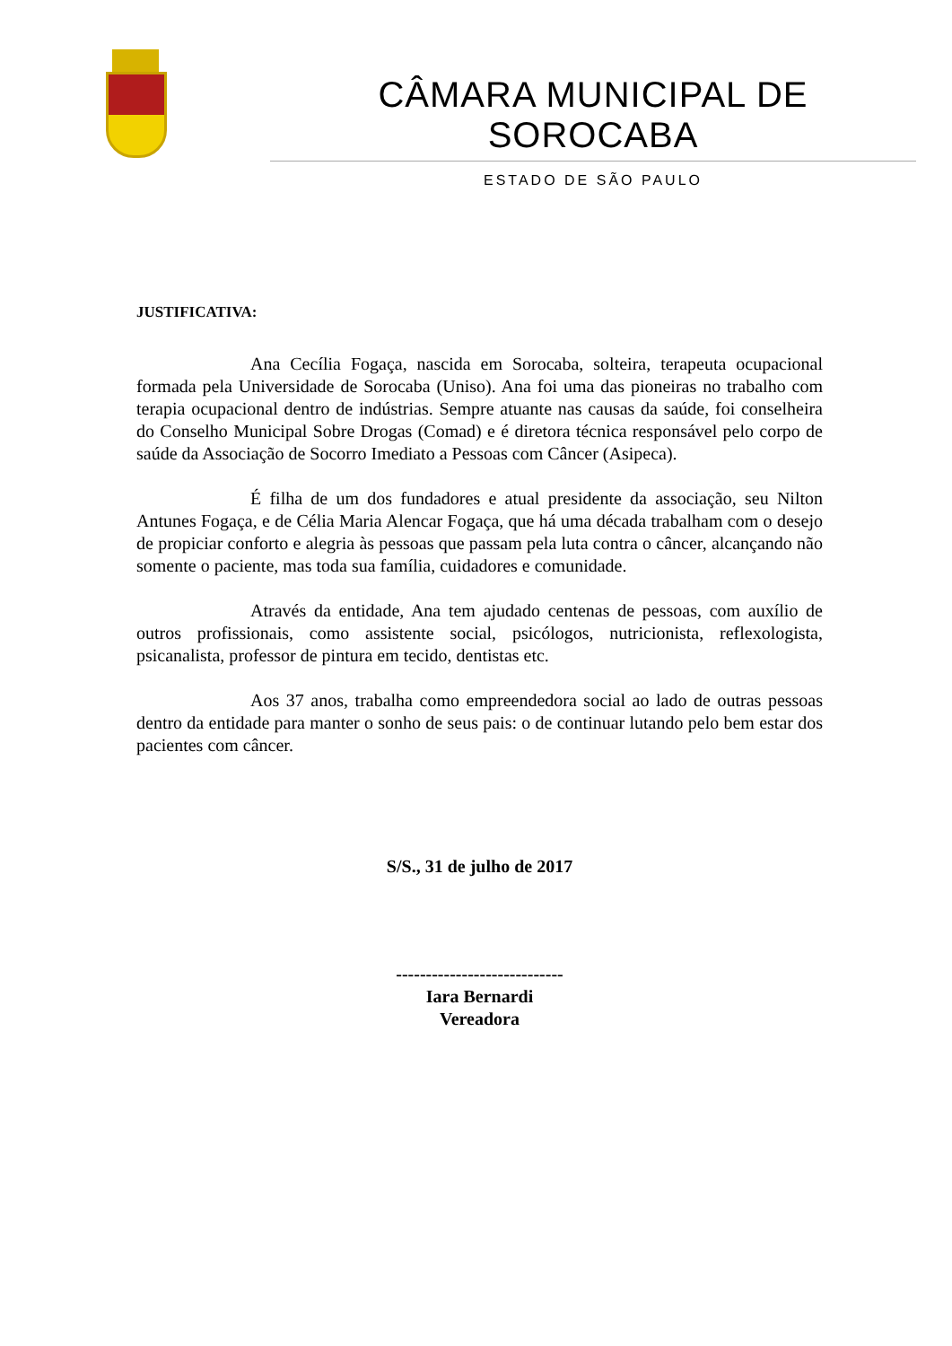CÂMARA MUNICIPAL DE SOROCABA
ESTADO DE SÃO PAULO
JUSTIFICATIVA:
Ana Cecília Fogaça, nascida em Sorocaba, solteira, terapeuta ocupacional formada pela Universidade de Sorocaba (Uniso). Ana foi uma das pioneiras no trabalho com terapia ocupacional dentro de indústrias. Sempre atuante nas causas da saúde, foi conselheira do Conselho Municipal Sobre Drogas (Comad) e é diretora técnica responsável pelo corpo de saúde da Associação de Socorro Imediato a Pessoas com Câncer (Asipeca).
É filha de um dos fundadores e atual presidente da associação, seu Nilton Antunes Fogaça, e de Célia Maria Alencar Fogaça, que há uma década trabalham com o desejo de propiciar conforto e alegria às pessoas que passam pela luta contra o câncer, alcançando não somente o paciente, mas toda sua família, cuidadores e comunidade.
Através da entidade, Ana tem ajudado centenas de pessoas, com auxílio de outros profissionais, como assistente social, psicólogos, nutricionista, reflexologista, psicanalista, professor de pintura em tecido, dentistas etc.
Aos 37 anos, trabalha como empreendedora social ao lado de outras pessoas dentro da entidade para manter o sonho de seus pais: o de continuar lutando pelo bem estar dos pacientes com câncer.
S/S., 31 de julho de 2017
----------------------------
Iara Bernardi
Vereadora